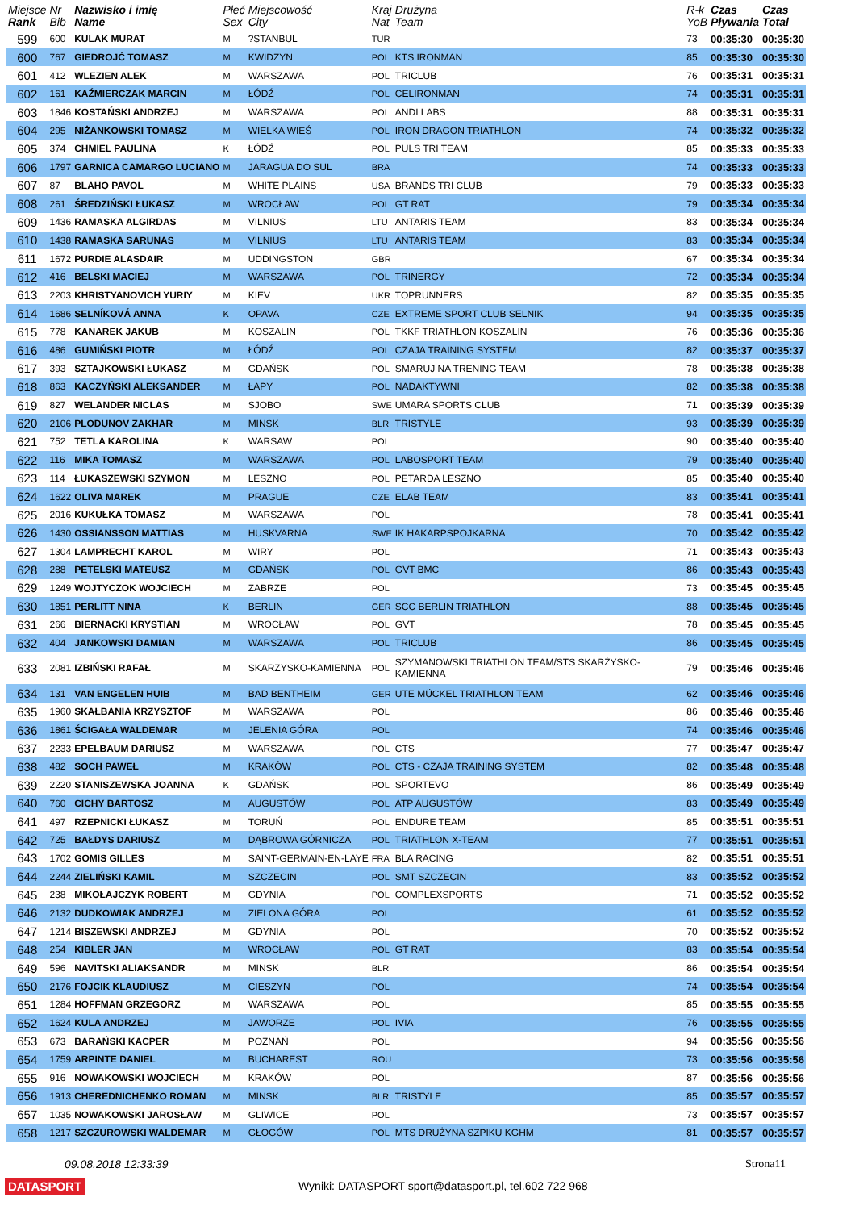| Miejsce Rank | Nr Bib | Nazwisko i imię Name | Płeć Sex | Miejscowość City | Kraj Nat | Drużyna Team | R-k YoB | Czas Pływania | Czas Total |
| --- | --- | --- | --- | --- | --- | --- | --- | --- | --- |
| 599 | 600 | KULAK MURAT | M | ?STANBUL | TUR | | 73 | 00:35:30 | 00:35:30 |
| 600 | 767 | GIEDROJĆ TOMASZ | M | KWIDZYN | POL | KTS IRONMAN | 85 | 00:35:30 | 00:35:30 |
| 601 | 412 | WLEZIEN ALEK | M | WARSZAWA | POL | TRICLUB | 76 | 00:35:31 | 00:35:31 |
| 602 | 161 | KAŹMIERCZAK MARCIN | M | ŁÓDŹ | POL | CELIRONMAN | 74 | 00:35:31 | 00:35:31 |
| 603 | 1846 | KOSTAŃSKI ANDRZEJ | M | WARSZAWA | POL | ANDI LABS | 88 | 00:35:31 | 00:35:31 |
| 604 | 295 | NIŻANKOWSKI TOMASZ | M | WIELKA WIEŚ | POL | IRON DRAGON TRIATHLON | 74 | 00:35:32 | 00:35:32 |
| 605 | 374 | CHMIEL PAULINA | K | ŁÓDŹ | POL | PULS TRI TEAM | 85 | 00:35:33 | 00:35:33 |
| 606 | 1797 | GARNICA CAMARGO LUCIANO | M | JARAGUA DO SUL | BRA | | 74 | 00:35:33 | 00:35:33 |
| 607 | 87 | BLAHO PAVOL | M | WHITE PLAINS | USA | BRANDS TRI CLUB | 79 | 00:35:33 | 00:35:33 |
| 608 | 261 | ŚREDZIŃSKI ŁUKASZ | M | WROCŁAW | POL | GT RAT | 79 | 00:35:34 | 00:35:34 |
| 609 | 1436 | RAMASKA ALGIRDAS | M | VILNIUS | LTU | ANTARIS TEAM | 83 | 00:35:34 | 00:35:34 |
| 610 | 1438 | RAMASKA SARUNAS | M | VILNIUS | LTU | ANTARIS TEAM | 83 | 00:35:34 | 00:35:34 |
| 611 | 1672 | PURDIE ALASDAIR | M | UDDINGSTON | GBR | | 67 | 00:35:34 | 00:35:34 |
| 612 | 416 | BELSKI MACIEJ | M | WARSZAWA | POL | TRINERGY | 72 | 00:35:34 | 00:35:34 |
| 613 | 2203 | KHRISTYANOVICH YURIY | M | KIEV | UKR | TOPRUNNERS | 82 | 00:35:35 | 00:35:35 |
| 614 | 1686 | SELNÍKOVÁ ANNA | K | OPAVA | CZE | EXTREME SPORT CLUB SELNIK | 94 | 00:35:35 | 00:35:35 |
| 615 | 778 | KANAREK JAKUB | M | KOSZALIN | POL | TKKF TRIATHLON KOSZALIN | 76 | 00:35:36 | 00:35:36 |
| 616 | 486 | GUMIŃSKI PIOTR | M | ŁÓDŹ | POL | CZAJA TRAINING SYSTEM | 82 | 00:35:37 | 00:35:37 |
| 617 | 393 | SZTAJKOWSKI ŁUKASZ | M | GDAŃSK | POL | SMARUJ NA TRENING TEAM | 78 | 00:35:38 | 00:35:38 |
| 618 | 863 | KACZYŃSKI ALEKSANDER | M | ŁAPY | POL | NADAKTYWNI | 82 | 00:35:38 | 00:35:38 |
| 619 | 827 | WELANDER NICLAS | M | SJOBO | SWE | UMARA SPORTS CLUB | 71 | 00:35:39 | 00:35:39 |
| 620 | 2106 | PLODUNOV ZAKHAR | M | MINSK | BLR | TRISTYLE | 93 | 00:35:39 | 00:35:39 |
| 621 | 752 | TETLA KAROLINA | K | WARSAW | POL | | 90 | 00:35:40 | 00:35:40 |
| 622 | 116 | MIKA TOMASZ | M | WARSZAWA | POL | LABOSPORT TEAM | 79 | 00:35:40 | 00:35:40 |
| 623 | 114 | ŁUKASZEWSKI SZYMON | M | LESZNO | POL | PETARDA LESZNO | 85 | 00:35:40 | 00:35:40 |
| 624 | 1622 | OLIVA MAREK | M | PRAGUE | CZE | ELAB TEAM | 83 | 00:35:41 | 00:35:41 |
| 625 | 2016 | KUKUŁKA TOMASZ | M | WARSZAWA | POL | | 78 | 00:35:41 | 00:35:41 |
| 626 | 1430 | OSSIANSSON MATTIAS | M | HUSKVARNA | SWE | IK HAKARPSPOJKARNA | 70 | 00:35:42 | 00:35:42 |
| 627 | 1304 | LAMPRECHT KAROL | M | WIRY | POL | | 71 | 00:35:43 | 00:35:43 |
| 628 | 288 | PETELSKI MATEUSZ | M | GDAŃSK | POL | GVT BMC | 86 | 00:35:43 | 00:35:43 |
| 629 | 1249 | WOJTYCZOK WOJCIECH | M | ZABRZE | POL | | 73 | 00:35:45 | 00:35:45 |
| 630 | 1851 | PERLITT NINA | K | BERLIN | GER | SCC BERLIN TRIATHLON | 88 | 00:35:45 | 00:35:45 |
| 631 | 266 | BIERNACKI KRYSTIAN | M | WROCŁAW | POL | GVT | 78 | 00:35:45 | 00:35:45 |
| 632 | 404 | JANKOWSKI DAMIAN | M | WARSZAWA | POL | TRICLUB | 86 | 00:35:45 | 00:35:45 |
| 633 | 2081 | IZBIŃSKI RAFAŁ | M | SKARZYSKO-KAMIENNA | POL | SZYMANOWSKI TRIATHLON TEAM/STS SKARŻYSKO-KAMIENNA | 79 | 00:35:46 | 00:35:46 |
| 634 | 131 | VAN ENGELEN HUIB | M | BAD BENTHEIM | GER | UTE MÜCKEL TRIATHLON TEAM | 62 | 00:35:46 | 00:35:46 |
| 635 | 1960 | SKAŁBANIA KRZYSZTOF | M | WARSZAWA | POL | | 86 | 00:35:46 | 00:35:46 |
| 636 | 1861 | ŚCIGAŁA WALDEMAR | M | JELENIA GÓRA | POL | | 74 | 00:35:46 | 00:35:46 |
| 637 | 2233 | EPELBAUM DARIUSZ | M | WARSZAWA | POL | CTS | 77 | 00:35:47 | 00:35:47 |
| 638 | 482 | SOCH PAWEŁ | M | KRAKÓW | POL | CTS - CZAJA TRAINING SYSTEM | 82 | 00:35:48 | 00:35:48 |
| 639 | 2220 | STANISZEWSKA JOANNA | K | GDAŃSK | POL | SPORTEVO | 86 | 00:35:49 | 00:35:49 |
| 640 | 760 | CICHY BARTOSZ | M | AUGUSTÓW | POL | ATP AUGUSTÓW | 83 | 00:35:49 | 00:35:49 |
| 641 | 497 | RZEPNICKI ŁUKASZ | M | TORUŃ | POL | ENDURE TEAM | 85 | 00:35:51 | 00:35:51 |
| 642 | 725 | BAŁDYS DARIUSZ | M | DĄBROWA GÓRNICZA | POL | TRIATHLON X-TEAM | 77 | 00:35:51 | 00:35:51 |
| 643 | 1702 | GOMIS GILLES | M | SAINT-GERMAIN-EN-LAYE | FRA | BLA RACING | 82 | 00:35:51 | 00:35:51 |
| 644 | 2244 | ZIELIŃSKI KAMIL | M | SZCZECIN | POL | SMT SZCZECIN | 83 | 00:35:52 | 00:35:52 |
| 645 | 238 | MIKOŁAJCZYK ROBERT | M | GDYNIA | POL | COMPLEXSPORTS | 71 | 00:35:52 | 00:35:52 |
| 646 | 2132 | DUDKOWIAK ANDRZEJ | M | ZIELONA GÓRA | POL | | 61 | 00:35:52 | 00:35:52 |
| 647 | 1214 | BISZEWSKI ANDRZEJ | M | GDYNIA | POL | | 70 | 00:35:52 | 00:35:52 |
| 648 | 254 | KIBLER JAN | M | WROCŁAW | POL | GT RAT | 83 | 00:35:54 | 00:35:54 |
| 649 | 596 | NAVITSKI ALIAKSANDR | M | MINSK | BLR | | 86 | 00:35:54 | 00:35:54 |
| 650 | 2176 | FOJCIK KLAUDIUSZ | M | CIESZYN | POL | | 74 | 00:35:54 | 00:35:54 |
| 651 | 1284 | HOFFMAN GRZEGORZ | M | WARSZAWA | POL | | 85 | 00:35:55 | 00:35:55 |
| 652 | 1624 | KULA ANDRZEJ | M | JAWORZE | POL | IVIA | 76 | 00:35:55 | 00:35:55 |
| 653 | 673 | BARAŃSKI KACPER | M | POZNAŃ | POL | | 94 | 00:35:56 | 00:35:56 |
| 654 | 1759 | ARPINTE DANIEL | M | BUCHAREST | ROU | | 73 | 00:35:56 | 00:35:56 |
| 655 | 916 | NOWAKOWSKI WOJCIECH | M | KRAKÓW | POL | | 87 | 00:35:56 | 00:35:56 |
| 656 | 1913 | CHEREDNICHENKO ROMAN | M | MINSK | BLR | TRISTYLE | 85 | 00:35:57 | 00:35:57 |
| 657 | 1035 | NOWAKOWSKI JAROSŁAW | M | GLIWICE | POL | | 73 | 00:35:57 | 00:35:57 |
| 658 | 1217 | SZCZUROWSKI WALDEMAR | M | GŁOGÓW | POL | MTS DRUŻYNA SZPIKU KGHM | 81 | 00:35:57 | 00:35:57 |
09.08.2018 12:33:39 Strona11
DATASPORT
Wyniki: DATASPORT sport@datasport.pl, tel.602 722 968